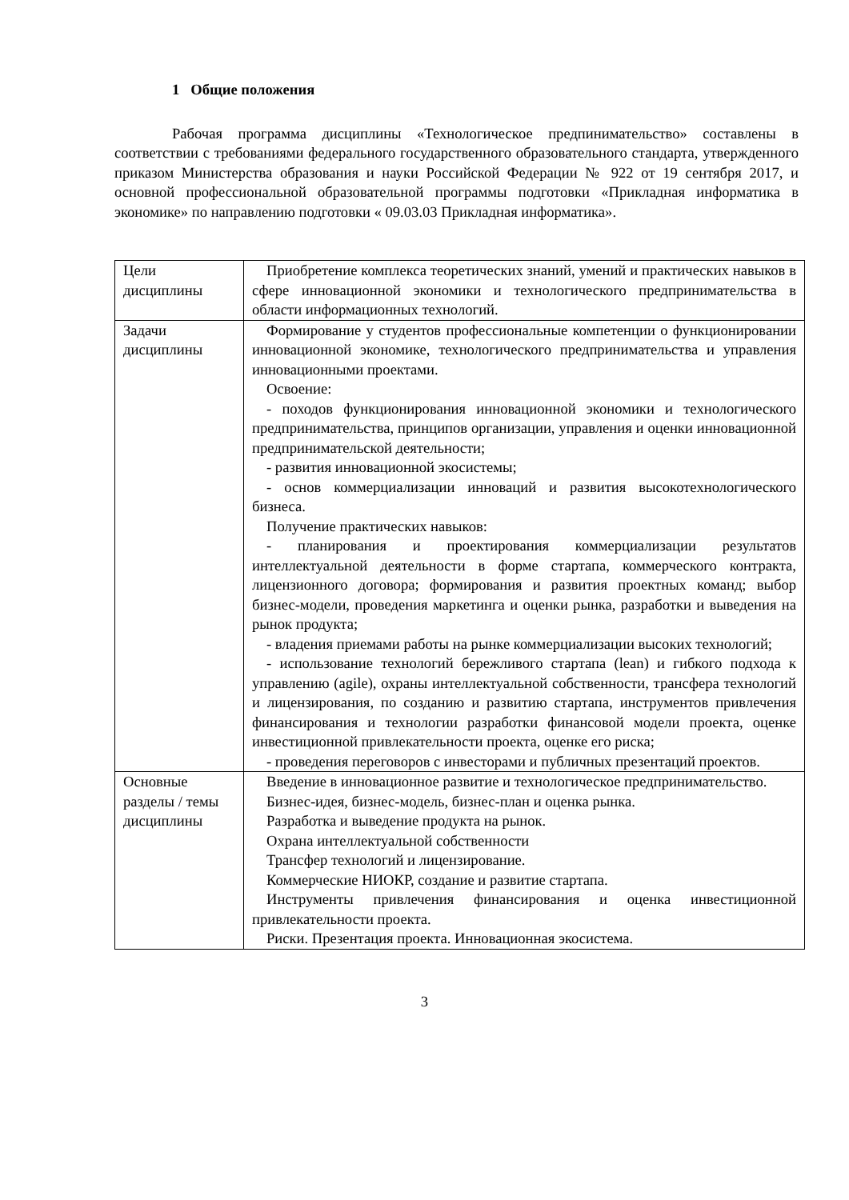1 Общие положения
Рабочая программа дисциплины «Технологическое предпинимательство» составлены в соответствии с требованиями федерального государственного образовательного стандарта, утвержденного приказом Министерства образования и науки Российской Федерации № 922 от 19 сентября 2017, и основной профессиональной образовательной программы подготовки «Прикладная информатика в экономике» по направлению подготовки « 09.03.03 Прикладная информатика».
| Цели дисциплины | Приобретение комплекса теоретических знаний, умений и практических навыков в сфере инновационной экономики и технологического предпринимательства в области информационных технологий. |
| Задачи дисциплины | Формирование у студентов профессиональные компетенции о функционировании инновационной экономике, технологического предпринимательства и управления инновационными проектами. Освоение: - походов функционирования инновационной экономики и технологического предпринимательства, принципов организации, управления и оценки инновационной предпринимательской деятельности; - развития инновационной экосистемы; - основ коммерциализации инноваций и развития высокотехнологического бизнеса. Получение практических навыков: - планирования и проектирования коммерциализации результатов интеллектуальной деятельности в форме стартапа, коммерческого контракта, лицензионного договора; формирования и развития проектных команд; выбор бизнес-модели, проведения маркетинга и оценки рынка, разработки и выведения на рынок продукта; - владения приемами работы на рынке коммерциализации высоких технологий; - использование технологий бережливого стартапа (lean) и гибкого подхода к управлению (agile), охраны интеллектуальной собственности, трансфера технологий и лицензирования, по созданию и развитию стартапа, инструментов привлечения финансирования и технологии разработки финансовой модели проекта, оценке инвестиционной привлекательности проекта, оценке его риска; - проведения переговоров с инвесторами и публичных презентаций проектов. |
| Основные разделы / темы дисциплины | Введение в инновационное развитие и технологическое предпринимательство. Бизнес-идея, бизнес-модель, бизнес-план и оценка рынка. Разработка и выведение продукта на рынок. Охрана интеллектуальной собственности Трансфер технологий и лицензирование. Коммерческие НИОКР, создание и развитие стартапа. Инструменты привлечения финансирования и оценка инвестиционной привлекательности проекта. Риски. Презентация проекта. Инновационная экосистема. |
3